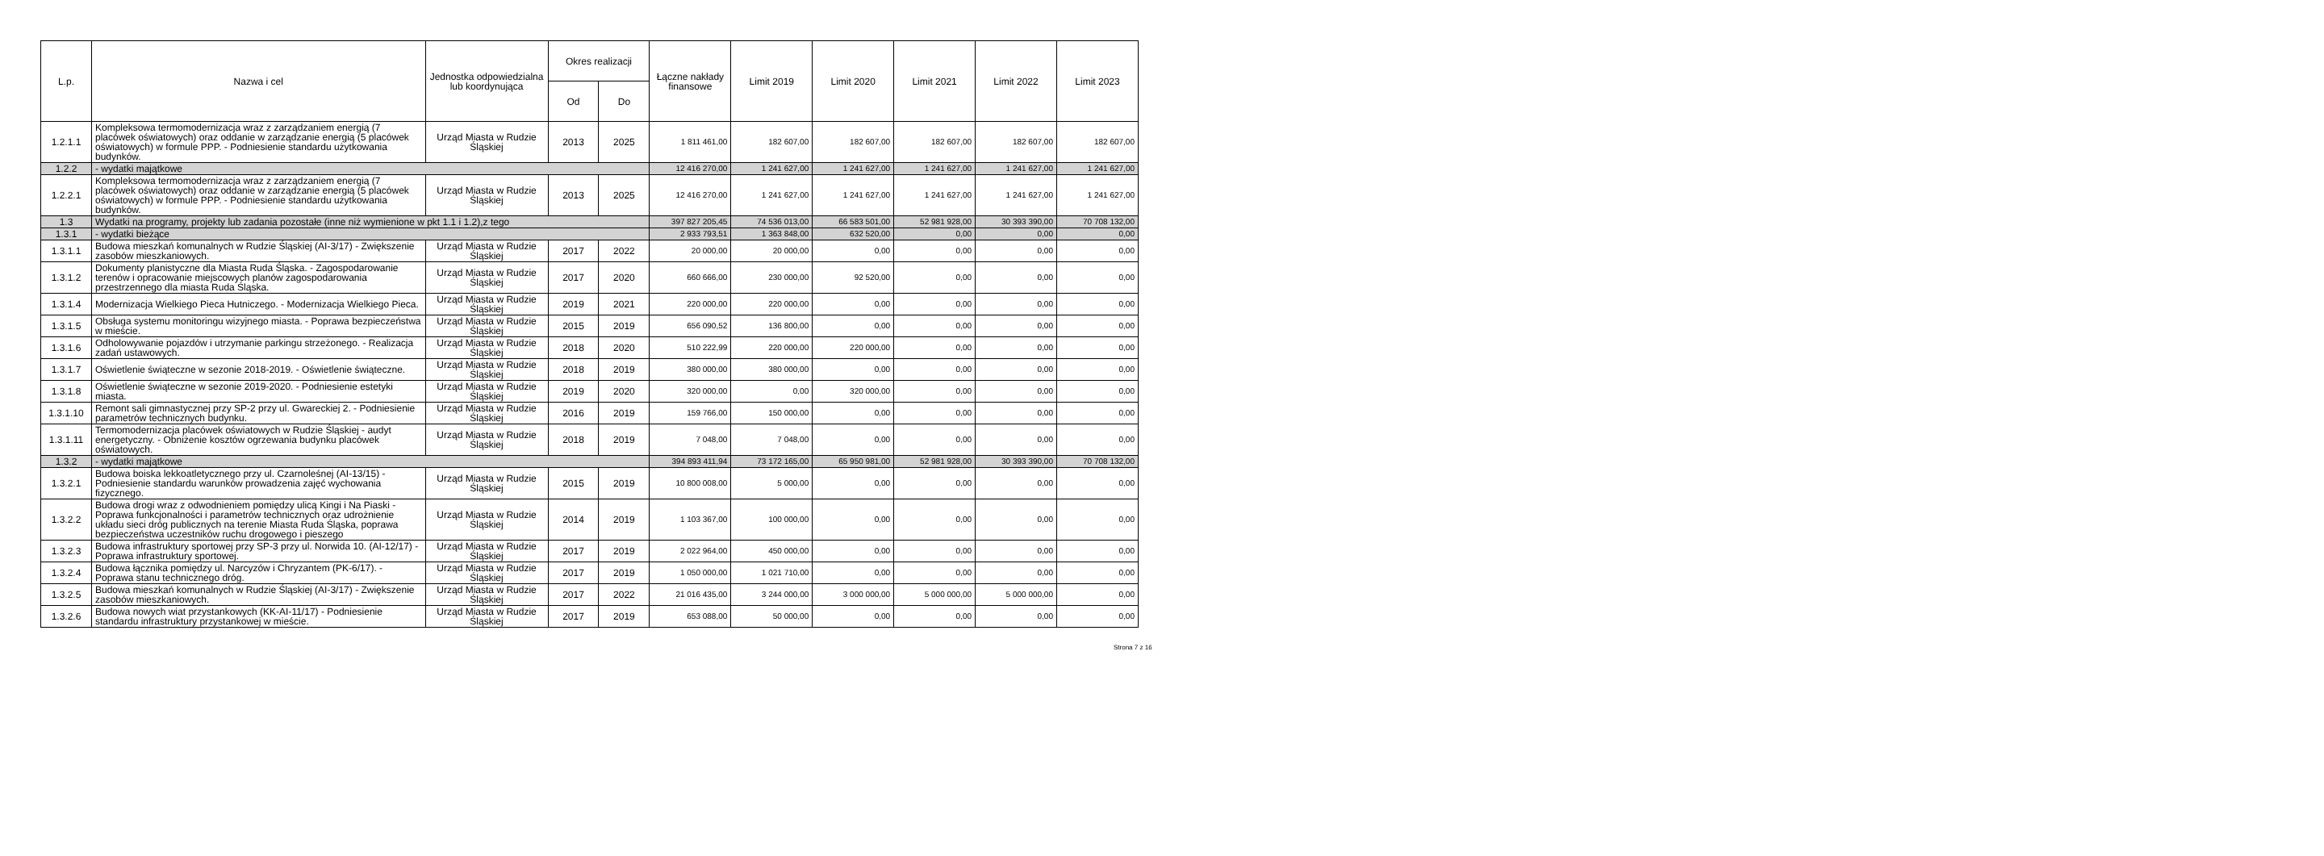| L.p. | Nazwa i cel | Jednostka odpowiedzialna lub koordynująca | Okres realizacji | | Łączne nakłady finansowe | Limit 2019 | Limit 2020 | Limit 2021 | Limit 2022 | Limit 2023 |
| --- | --- | --- | --- | --- | --- | --- | --- | --- | --- | --- |
| | | | Od | Do | | | | | | |
| 1.2.1.1 | Kompleksowa termomodernizacja wraz z zarządzaniem energią (7 placówek oświatowych) oraz oddanie w zarządzanie energią (5 placówek oświatowych) w formule PPP. - Podniesienie standardu użytkowania budynków. | Urząd Miasta w Rudzie Śląskiej | 2013 | 2025 | 1 811 461,00 | 182 607,00 | 182 607,00 | 182 607,00 | 182 607,00 | 182 607,00 |
| 1.2.2 | - wydatki majątkowe | | | | 12 416 270,00 | 1 241 627,00 | 1 241 627,00 | 1 241 627,00 | 1 241 627,00 | 1 241 627,00 |
| 1.2.2.1 | Kompleksowa termomodernizacja wraz z zarządzaniem energią (7 placówek oświatowych) oraz oddanie w zarządzanie energią (5 placówek oświatowych) w formule PPP. - Podniesienie standardu użytkowania budynków. | Urząd Miasta w Rudzie Śląskiej | 2013 | 2025 | 12 416 270,00 | 1 241 627,00 | 1 241 627,00 | 1 241 627,00 | 1 241 627,00 | 1 241 627,00 |
| 1.3 | Wydatki na programy, projekty lub zadania pozostałe (inne niż wymienione w pkt 1.1 i 1.2),z tego | | | | 397 827 205,45 | 74 536 013,00 | 66 583 501,00 | 52 981 928,00 | 30 393 390,00 | 70 708 132,00 |
| 1.3.1 | - wydatki bieżące | | | | 2 933 793,51 | 1 363 848,00 | 632 520,00 | 0,00 | 0,00 | 0,00 |
| 1.3.1.1 | Budowa mieszkań komunalnych w Rudzie Śląskiej (AI-3/17) - Zwiększenie zasobów mieszkaniowych. | Urząd Miasta w Rudzie Śląskiej | 2017 | 2022 | 20 000,00 | 20 000,00 | 0,00 | 0,00 | 0,00 | 0,00 |
| 1.3.1.2 | Dokumenty planistyczne dla Miasta Ruda Śląska. - Zagospodarowanie terenów i opracowanie miejscowych planów zagospodarowania przestrzennego dla miasta Ruda Śląska. | Urząd Miasta w Rudzie Śląskiej | 2017 | 2020 | 660 666,00 | 230 000,00 | 92 520,00 | 0,00 | 0,00 | 0,00 |
| 1.3.1.4 | Modernizacja Wielkiego Pieca Hutniczego. - Modernizacja Wielkiego Pieca. | Urząd Miasta w Rudzie Śląskiej | 2019 | 2021 | 220 000,00 | 220 000,00 | 0,00 | 0,00 | 0,00 | 0,00 |
| 1.3.1.5 | Obsługa systemu monitoringu wizyjnego miasta. - Poprawa bezpieczeństwa w mieście. | Urząd Miasta w Rudzie Śląskiej | 2015 | 2019 | 656 090,52 | 136 800,00 | 0,00 | 0,00 | 0,00 | 0,00 |
| 1.3.1.6 | Odholowywanie pojazdów i utrzymanie parkingu strzeżonego. - Realizacja zadań ustawowych. | Urząd Miasta w Rudzie Śląskiej | 2018 | 2020 | 510 222,99 | 220 000,00 | 220 000,00 | 0,00 | 0,00 | 0,00 |
| 1.3.1.7 | Oświetlenie świąteczne w sezonie 2018-2019. - Oświetlenie świąteczne. | Urząd Miasta w Rudzie Śląskiej | 2018 | 2019 | 380 000,00 | 380 000,00 | 0,00 | 0,00 | 0,00 | 0,00 |
| 1.3.1.8 | Oświetlenie świąteczne w sezonie 2019-2020. - Podniesienie estetyki miasta. | Urząd Miasta w Rudzie Śląskiej | 2019 | 2020 | 320 000,00 | 0,00 | 320 000,00 | 0,00 | 0,00 | 0,00 |
| 1.3.1.10 | Remont sali gimnastycznej przy SP-2 przy ul. Gwareckiej 2. - Podniesienie parametrów technicznych budynku. | Urząd Miasta w Rudzie Śląskiej | 2016 | 2019 | 159 766,00 | 150 000,00 | 0,00 | 0,00 | 0,00 | 0,00 |
| 1.3.1.11 | Termomodernizacja placówek oświatowych w Rudzie Śląskiej - audyt energetyczny. - Obniżenie kosztów ogrzewania budynku placówek oświatowych. | Urząd Miasta w Rudzie Śląskiej | 2018 | 2019 | 7 048,00 | 7 048,00 | 0,00 | 0,00 | 0,00 | 0,00 |
| 1.3.2 | - wydatki majątkowe | | | | 394 893 411,94 | 73 172 165,00 | 65 950 981,00 | 52 981 928,00 | 30 393 390,00 | 70 708 132,00 |
| 1.3.2.1 | Budowa boiska lekkoatletycznego przy ul. Czarnoleśnej (AI-13/15) - Podniesienie standardu warunków prowadzenia zajęć wychowania fizycznego. | Urząd Miasta w Rudzie Śląskiej | 2015 | 2019 | 10 800 008,00 | 5 000,00 | 0,00 | 0,00 | 0,00 | 0,00 |
| 1.3.2.2 | Budowa drogi wraz z odwodnieniem pomiędzy ulicą Kingi i Na Piaski - Poprawa funkcjonalności i parametrów technicznych oraz udrożnienie układu sieci dróg publicznych na terenie Miasta Ruda Śląska, poprawa bezpieczeństwa uczestników ruchu drogowego i pieszego | Urząd Miasta w Rudzie Śląskiej | 2014 | 2019 | 1 103 367,00 | 100 000,00 | 0,00 | 0,00 | 0,00 | 0,00 |
| 1.3.2.3 | Budowa infrastruktury sportowej przy SP-3 przy ul. Norwida 10. (AI-12/17) - Poprawa infrastruktury sportowej. | Urząd Miasta w Rudzie Śląskiej | 2017 | 2019 | 2 022 964,00 | 450 000,00 | 0,00 | 0,00 | 0,00 | 0,00 |
| 1.3.2.4 | Budowa łącznika pomiędzy ul. Narcyzów i Chryzantem (PK-6/17). - Poprawa stanu technicznego dróg. | Urząd Miasta w Rudzie Śląskiej | 2017 | 2019 | 1 050 000,00 | 1 021 710,00 | 0,00 | 0,00 | 0,00 | 0,00 |
| 1.3.2.5 | Budowa mieszkań komunalnych w Rudzie Śląskiej (AI-3/17) - Zwiększenie zasobów mieszkaniowych. | Urząd Miasta w Rudzie Śląskiej | 2017 | 2022 | 21 016 435,00 | 3 244 000,00 | 3 000 000,00 | 5 000 000,00 | 5 000 000,00 | 0,00 |
| 1.3.2.6 | Budowa nowych wiat przystankowych (KK-AI-11/17) - Podniesienie standardu infrastruktury przystankowej w mieście. | Urząd Miasta w Rudzie Śląskiej | 2017 | 2019 | 653 088,00 | 50 000,00 | 0,00 | 0,00 | 0,00 | 0,00 |
Strona 7 z 16